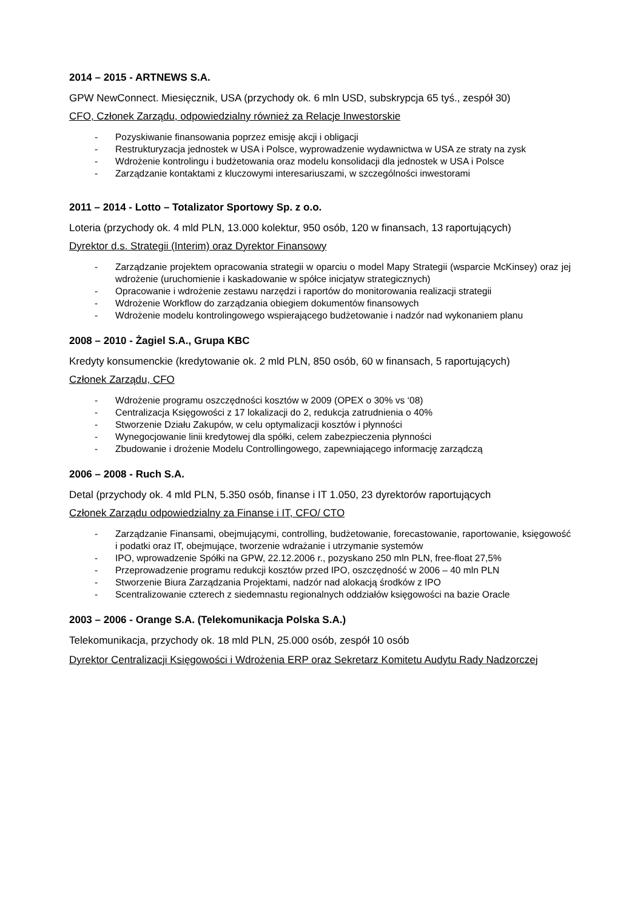2014 – 2015 - ARTNEWS S.A.
GPW NewConnect. Miesięcznik, USA (przychody ok. 6 mln USD, subskrypcja 65 tyś., zespół 30)
CFO, Członek Zarządu, odpowiedzialny również za Relacje Inwestorskie
- Pozyskiwanie finansowania poprzez emisję akcji i obligacji
- Restrukturyzacja jednostek w USA i Polsce, wyprowadzenie wydawnictwa w USA ze straty na zysk
- Wdrożenie kontrolingu i budżetowania oraz modelu konsolidacji dla jednostek w USA i Polsce
- Zarządzanie kontaktami z kluczowymi interesariuszami, w szczególności inwestorami
2011 – 2014 - Lotto – Totalizator Sportowy Sp. z o.o.
Loteria (przychody ok. 4 mld PLN, 13.000 kolektur, 950 osób, 120 w finansach, 13 raportujących)
Dyrektor d.s. Strategii (Interim) oraz Dyrektor Finansowy
- Zarządzanie projektem opracowania strategii w oparciu o model Mapy Strategii (wsparcie McKinsey) oraz jej wdrożenie (uruchomienie i kaskadowanie w spółce inicjatyw strategicznych)
- Opracowanie i wdrożenie zestawu narzędzi i raportów do monitorowania realizacji strategii
- Wdrożenie Workflow do zarządzania obiegiem dokumentów finansowych
- Wdrożenie modelu kontrolingowego wspierającego budżetowanie i nadzór nad wykonaniem planu
2008 – 2010 - Żagiel S.A., Grupa KBC
Kredyty konsumenckie (kredytowanie ok. 2 mld PLN, 850 osób, 60 w finansach, 5 raportujących)
Członek Zarządu, CFO
- Wdrożenie programu oszczędności kosztów w 2009 (OPEX o 30% vs ‘08)
- Centralizacja Księgowości z 17 lokalizacji do 2, redukcja zatrudnienia o 40%
- Stworzenie Działu Zakupów, w celu optymalizacji kosztów i płynności
- Wynegocjowanie linii kredytowej dla spółki, celem zabezpieczenia płynności
- Zbudowanie i drożenie Modelu Controllingowego, zapewniającego informację zarządczą
2006 – 2008 - Ruch S.A.
Detal (przychody ok. 4 mld PLN, 5.350 osób, finanse i IT 1.050, 23 dyrektorów raportujących
Członek Zarządu odpowiedzialny za Finanse i IT, CFO/ CTO
- Zarządzanie Finansami, obejmującymi, controlling, budżetowanie, forecastowanie, raportowanie, księgowość i podatki oraz IT, obejmujące, tworzenie wdrażanie i utrzymanie systemów
- IPO, wprowadzenie Spółki na GPW, 22.12.2006 r., pozyskano 250 mln PLN, free-float 27,5%
- Przeprowadzenie programu redukcji kosztów przed IPO, oszczędność w 2006 – 40 mln PLN
- Stworzenie Biura Zarządzania Projektami, nadzór nad alokacją środków z IPO
- Scentralizowanie czterech z siedemnastu regionalnych oddziałów księgowości na bazie Oracle
2003 – 2006 - Orange S.A. (Telekomunikacja Polska S.A.)
Telekomunikacja, przychody ok. 18 mld PLN, 25.000 osób, zespół 10 osób
Dyrektor Centralizacji Księgowości i Wdrożenia ERP oraz Sekretarz Komitetu Audytu Rady Nadzorczej